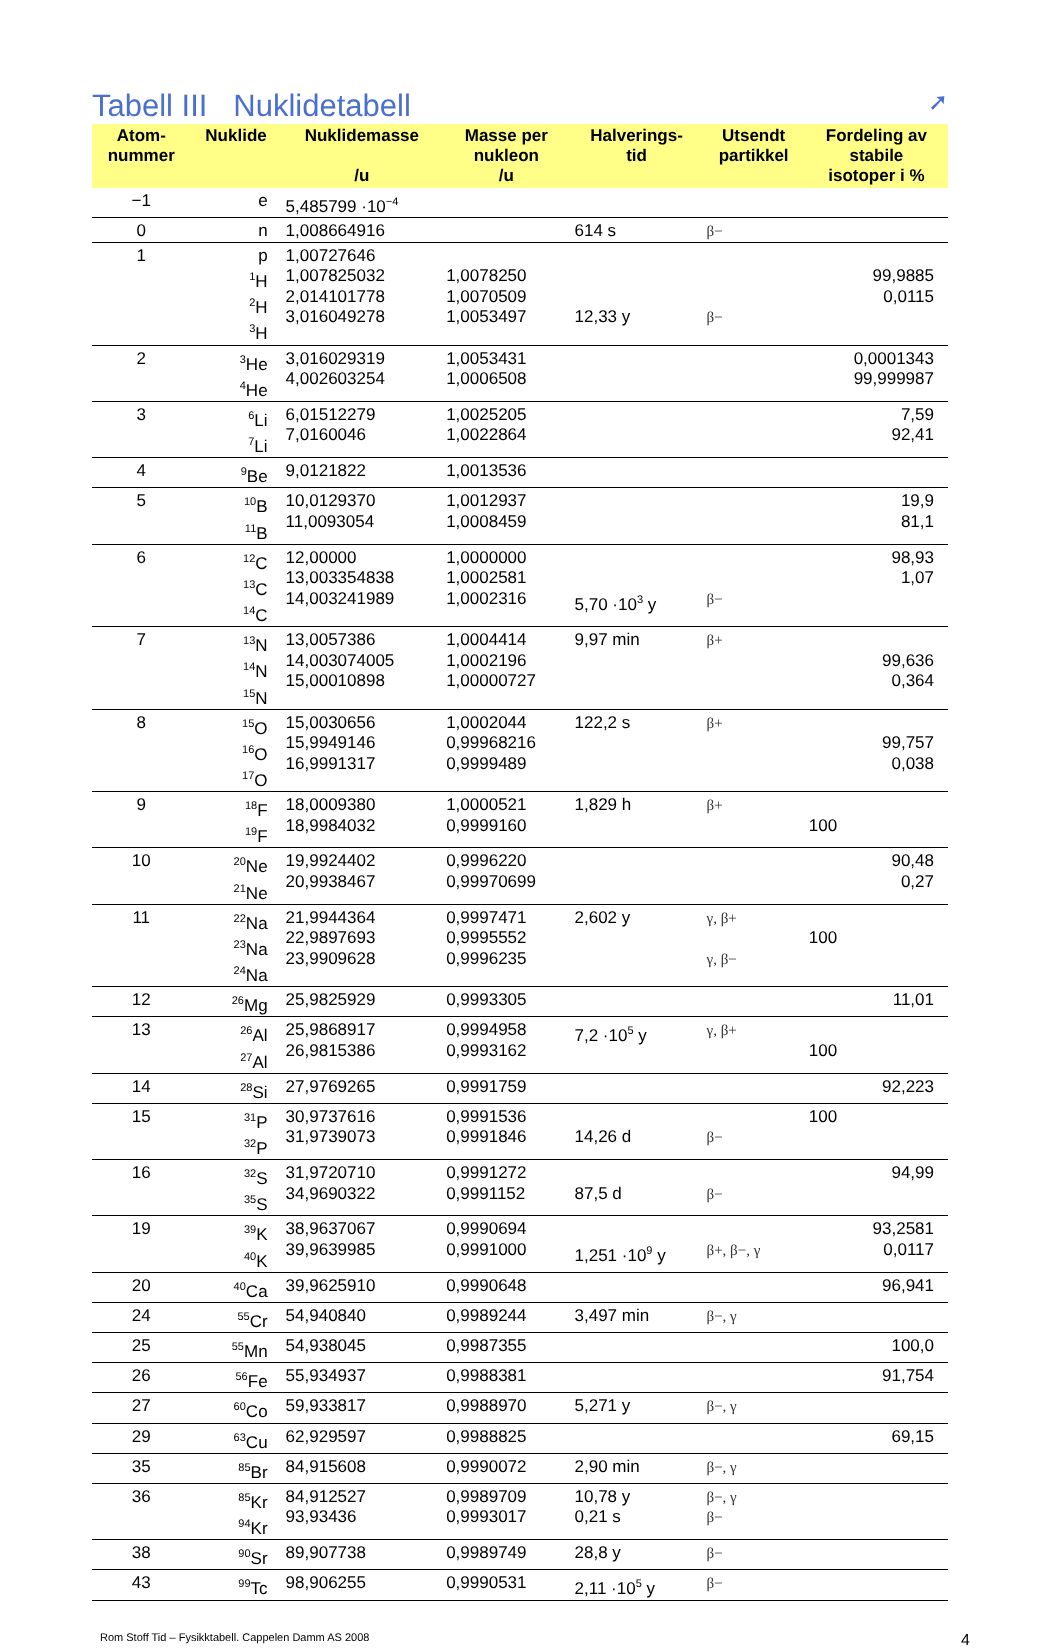Tabell III Nuklidetabell ➚
| Atom- nummer | Nuklide | Nuklidemasse /u | Masse per nukleon /u | Halverings- tid | Utsendt partikkel | Fordeling av stabile isotoper i % |
| --- | --- | --- | --- | --- | --- | --- |
| −1 | e | 5,485799 ·10<sup>−4</sup> | | | | |
| 0 | n | 1,008664916 | | 614 s | β− | |
| 1 | p <sup>1</sup>H <sup>2</sup>H <sup>3</sup>H | 1,00727646 1,007825032 2,014101778 3,016049278 | 1,0078250 1,0070509 1,0053497 | 12,33 y | β− | 99,9885 0,0115 |
| 2 | <sup>3</sup>He <sup>4</sup>He | 3,016029319 4,002603254 | 1,0053431 1,0006508 | | | 0,0001343 99,999987 |
| 3 | <sup>6</sup>Li <sup>7</sup>Li | 6,01512279 7,0160046 | 1,0025205 1,0022864 | | | 7,59 92,41 |
| 4 | <sup>9</sup>Be | 9,0121822 | 1,0013536 | | | |
| 5 | <sup>10</sup>B <sup>11</sup>B | 10,0129370 11,0093054 | 1,0012937 1,0008459 | | | 19,9 81,1 |
| 6 | <sup>12</sup>C <sup>13</sup>C <sup>14</sup>C | 12,00000 13,003354838 14,003241989 | 1,0000000 1,0002581 1,0002316 | 5,70 ·10<sup>3</sup> y | β− | 98,93 1,07 |
| 7 | <sup>13</sup>N <sup>14</sup>N <sup>15</sup>N | 13,0057386 14,003074005 15,00010898 | 1,0004414 1,0002196 1,00000727 | 9,97 min | β+ | 99,636 0,364 |
| 8 | <sup>15</sup>O <sup>16</sup>O <sup>17</sup>O | 15,0030656 15,9949146 16,9991317 | 1,0002044 0,99968216 0,9999489 | 122,2 s | β+ | 99,757 0,038 |
| 9 | <sup>18</sup>F <sup>19</sup>F | 18,0009380 18,9984032 | 1,0000521 0,9999160 | 1,829 h | β+ | 100 |
| 10 | <sup>20</sup>Ne <sup>21</sup>Ne | 19,9924402 20,9938467 | 0,9996220 0,99970699 | | | 90,48 0,27 |
| 11 | <sup>22</sup>Na <sup>23</sup>Na <sup>24</sup>Na | 21,9944364 22,9897693 23,9909628 | 0,9997471 0,9995552 0,9996235 | 2,602 y | γ, β+ γ, β− | 100 |
| 12 | <sup>26</sup>Mg | 25,9825929 | 0,9993305 | | | 11,01 |
| 13 | <sup>26</sup>Al <sup>27</sup>Al | 25,9868917 26,9815386 | 0,9994958 0,9993162 | 7,2 ·10<sup>5</sup> y | γ, β+ | 100 |
| 14 | <sup>28</sup>Si | 27,9769265 | 0,9991759 | | | 92,223 |
| 15 | <sup>31</sup>P <sup>32</sup>P | 30,9737616 31,9739073 | 0,9991536 0,9991846 | 14,26 d | β− | 100 |
| 16 | <sup>32</sup>S <sup>35</sup>S | 31,9720710 34,9690322 | 0,9991272 0,9991152 | 87,5 d | β− | 94,99 |
| 19 | <sup>39</sup>K <sup>40</sup>K | 38,9637067 39,9639985 | 0,9990694 0,9991000 | 1,251 ·10<sup>9</sup> y | β+, β−, γ | 93,2581 0,0117 |
| 20 | <sup>40</sup>Ca | 39,9625910 | 0,9990648 | | | 96,941 |
| 24 | <sup>55</sup>Cr | 54,940840 | 0,9989244 | 3,497 min | β−, γ | |
| 25 | <sup>55</sup>Mn | 54,938045 | 0,9987355 | | | 100,0 |
| 26 | <sup>56</sup>Fe | 55,934937 | 0,9988381 | | | 91,754 |
| 27 | <sup>60</sup>Co | 59,933817 | 0,9988970 | 5,271 y | β−, γ | |
| 29 | <sup>63</sup>Cu | 62,929597 | 0,9988825 | | | 69,15 |
| 35 | <sup>85</sup>Br | 84,915608 | 0,9990072 | 2,90 min | β−, γ | |
| 36 | <sup>85</sup>Kr <sup>94</sup>Kr | 84,912527 93,93436 | 0,9989709 0,9993017 | 10,78 y 0,21 s | β−, γ β− | |
| 38 | <sup>90</sup>Sr | 89,907738 | 0,9989749 | 28,8 y | β− | |
| 43 | <sup>99</sup>Tc | 98,906255 | 0,9990531 | 2,11 ·10<sup>5</sup> y | β− | |
Rom Stoff Tid – Fysikktabell. Cappelen Damm AS 2008 4